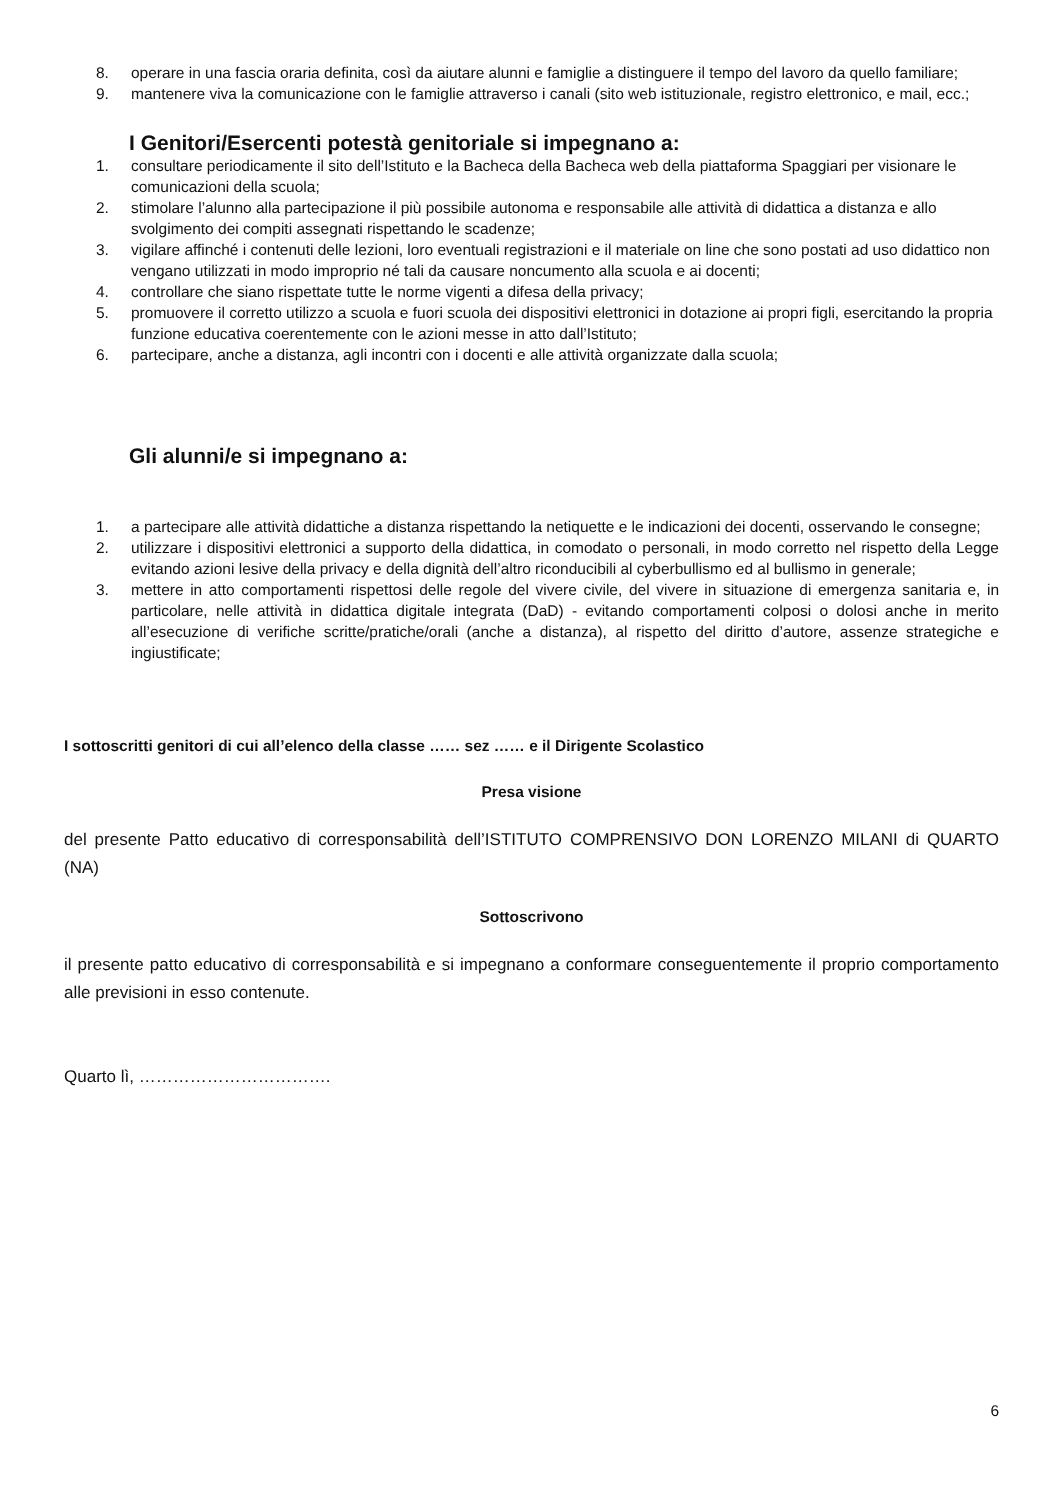8. operare in una fascia oraria definita, così da aiutare alunni e famiglie a distinguere il tempo del lavoro da quello familiare;
9. mantenere viva la comunicazione con le famiglie attraverso i canali (sito web istituzionale, registro elettronico, e mail, ecc.;
I Genitori/Esercenti potestà genitoriale si impegnano a:
1. consultare periodicamente il sito dell’Istituto e la Bacheca della Bacheca web della piattaforma Spaggiari per visionare le comunicazioni della scuola;
2. stimolare l’alunno alla partecipazione il più possibile autonoma e responsabile alle attività di didattica a distanza e allo svolgimento dei compiti assegnati rispettando le scadenze;
3. vigilare affinché i contenuti delle lezioni, loro eventuali registrazioni e il materiale on line che sono postati ad uso didattico non vengano utilizzati in modo improprio né tali da causare noncumento alla scuola e ai docenti;
4. controllare che siano rispettate tutte le norme vigenti a difesa della privacy;
5. promuovere il corretto utilizzo a scuola e fuori scuola dei dispositivi elettronici in dotazione ai propri figli, esercitando la propria funzione educativa coerentemente con le azioni messe in atto dall’Istituto;
6. partecipare, anche a distanza, agli incontri con i docenti e alle attività organizzate dalla scuola;
Gli alunni/e si impegnano a:
1. a partecipare alle attività didattiche a distanza rispettando la netiquette e le indicazioni dei docenti, osservando le consegne;
2. utilizzare i dispositivi elettronici a supporto della didattica, in comodato o personali, in modo corretto nel rispetto della Legge evitando azioni lesive della privacy e della dignità dell’altro riconducibili al cyberbullismo ed al bullismo in generale;
3. mettere in atto comportamenti rispettosi delle regole del vivere civile, del vivere in situazione di emergenza sanitaria e, in particolare, nelle attività in didattica digitale integrata (DaD) - evitando comportamenti colposi o dolosi anche in merito all’esecuzione di verifiche scritte/pratiche/orali (anche a distanza), al rispetto del diritto d’autore, assenze strategiche e ingiustificate;
I sottoscritti genitori di cui all’elenco della classe …… sez …… e il Dirigente Scolastico
Presa visione
del presente Patto educativo di corresponsabilità dell’ISTITUTO COMPRENSIVO DON LORENZO MILANI di QUARTO (NA)
Sottoscrivono
il presente patto educativo di corresponsabilità e si impegnano a conformare conseguentemente il proprio comportamento alle previsioni in esso contenute.
Quarto lì, …………………………….
6